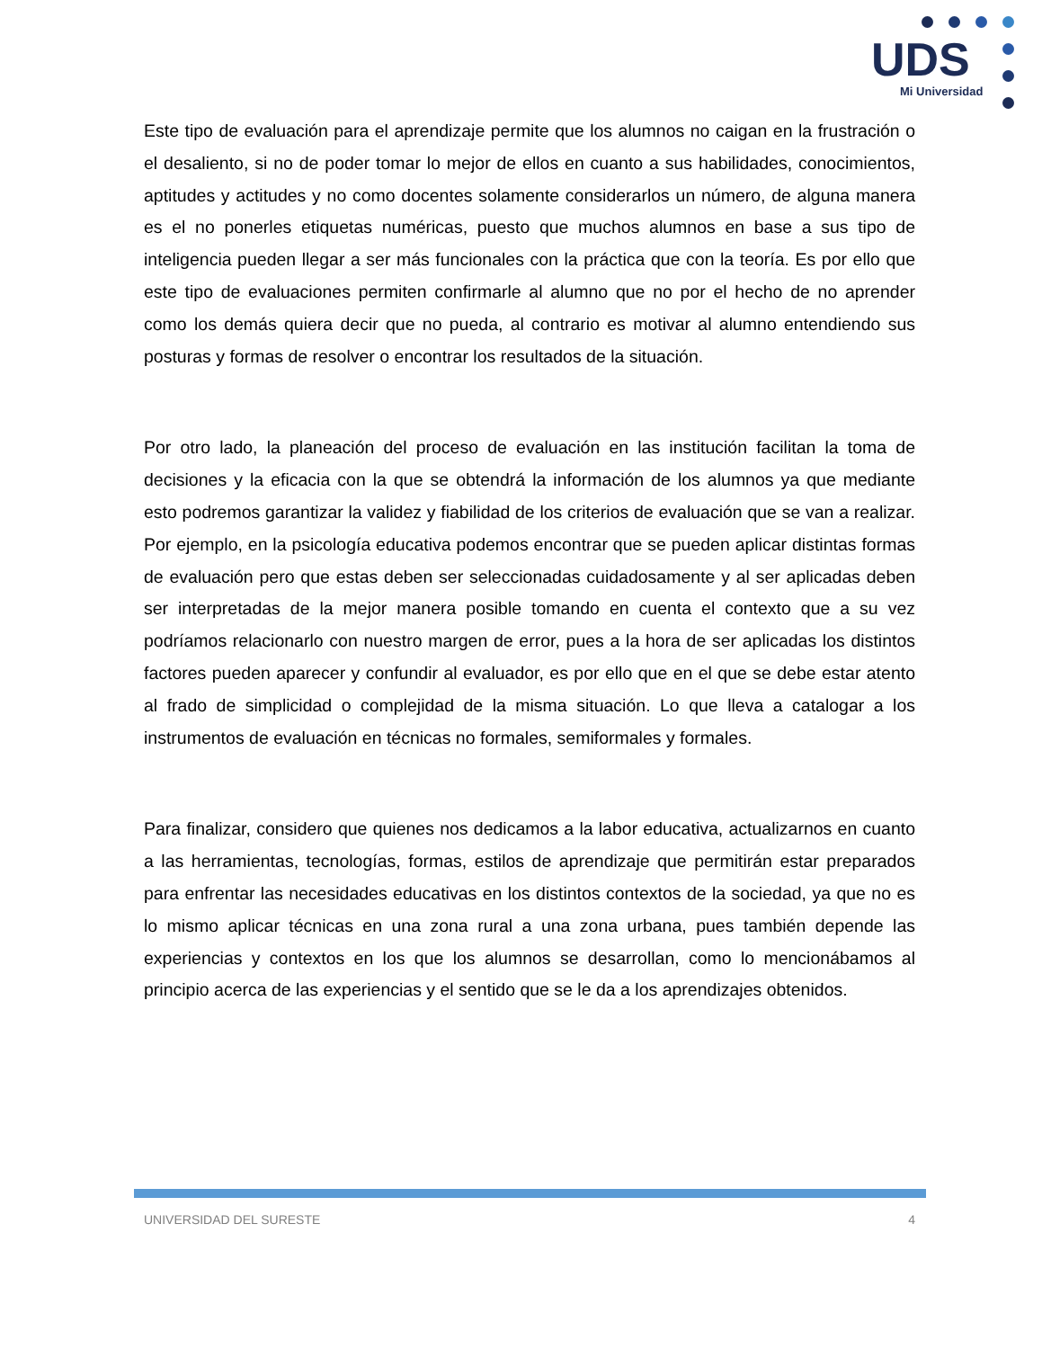UDS
Mi Universidad
Este tipo de evaluación para el aprendizaje permite que los alumnos no caigan en la frustración o el desaliento, si no de poder tomar lo mejor de ellos en cuanto a sus habilidades, conocimientos, aptitudes y actitudes y no como docentes solamente considerarlos un número, de alguna manera es el no ponerles etiquetas numéricas, puesto que muchos alumnos en base a sus tipo de inteligencia pueden llegar a ser más funcionales con la práctica que con la teoría. Es por ello que este tipo de evaluaciones permiten confirmarle al alumno que no por el hecho de no aprender como los demás quiera decir que no pueda, al contrario es motivar al alumno entendiendo sus posturas y formas de resolver o encontrar los resultados de la situación.
Por otro lado, la planeación del proceso de evaluación en las institución facilitan la toma de decisiones y la eficacia con la que se obtendrá la información de los alumnos ya que mediante esto podremos garantizar la validez y fiabilidad de los criterios de evaluación que se van a realizar. Por ejemplo, en la psicología educativa podemos encontrar que se pueden aplicar distintas formas de evaluación pero que estas deben ser seleccionadas cuidadosamente y al ser aplicadas deben ser interpretadas de la mejor manera posible tomando en cuenta el contexto que a su vez podríamos relacionarlo con nuestro margen de error, pues a la hora de ser aplicadas los distintos factores pueden aparecer y confundir al evaluador, es por ello que en el que se debe estar atento al frado de simplicidad o complejidad de la misma situación. Lo que lleva a catalogar a los instrumentos de evaluación en técnicas no formales, semiformales y formales.
Para finalizar, considero que quienes nos dedicamos a la labor educativa, actualizarnos en cuanto a las herramientas, tecnologías, formas, estilos de aprendizaje que permitirán estar preparados para enfrentar las necesidades educativas en los distintos contextos de la sociedad, ya que no es lo mismo aplicar técnicas en una zona rural a una zona urbana, pues también depende las experiencias y contextos en los que los alumnos se desarrollan, como lo mencionábamos al principio acerca de las experiencias y el sentido que se le da a los aprendizajes obtenidos.
UNIVERSIDAD DEL SURESTE 4